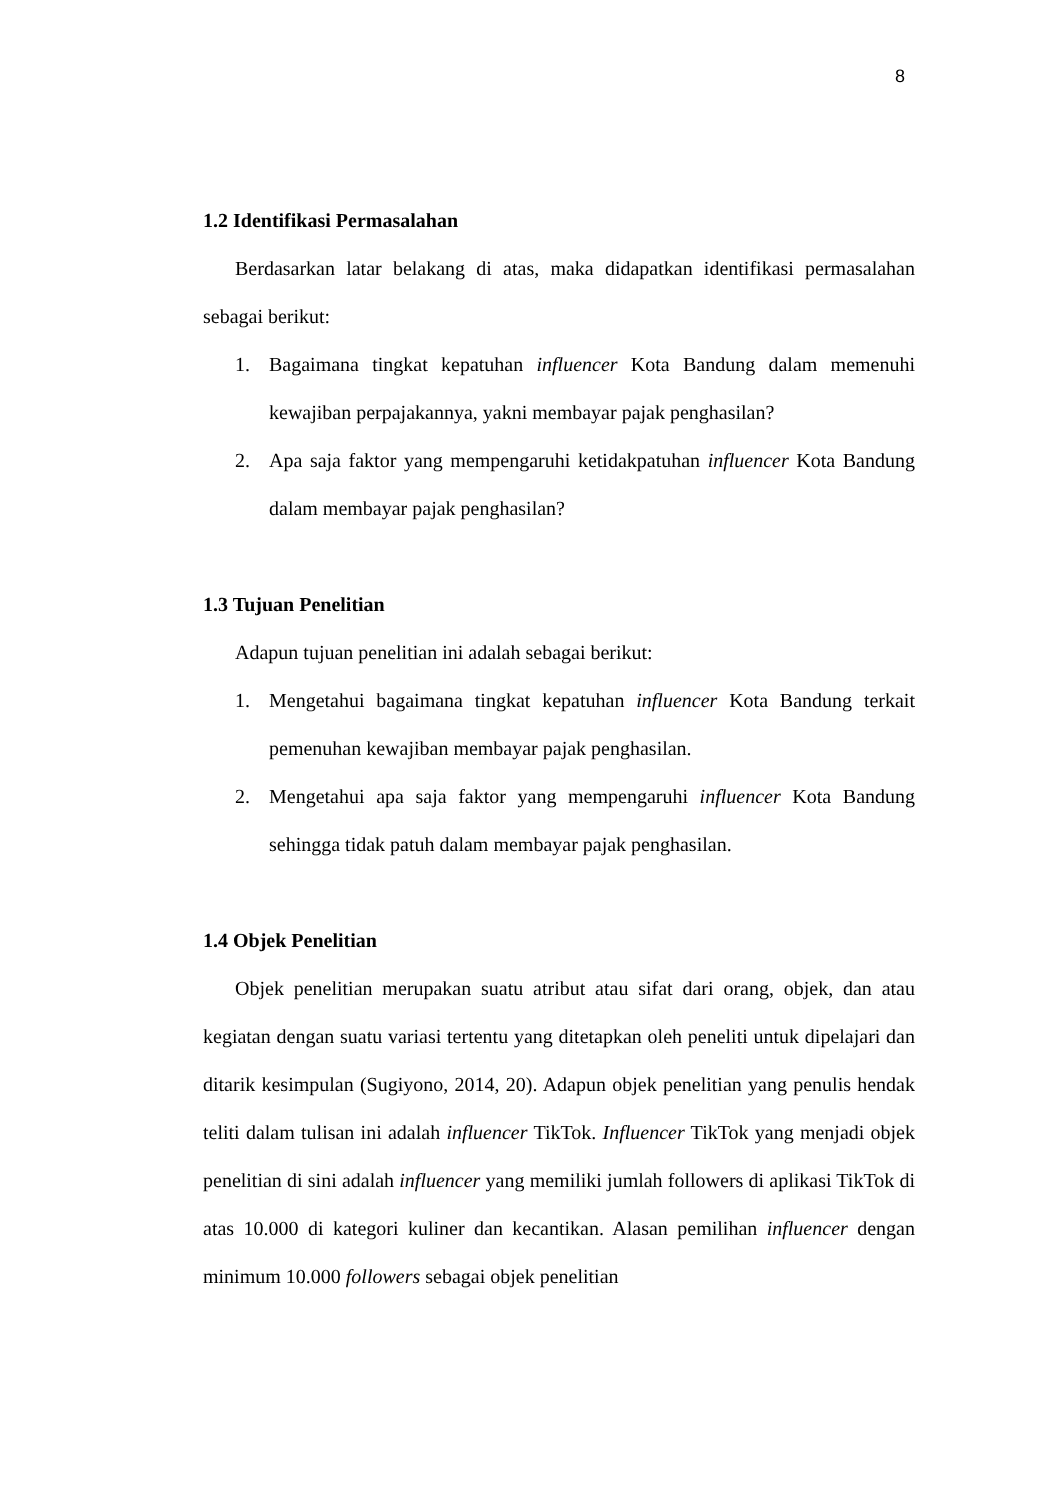8
1.2 Identifikasi Permasalahan
Berdasarkan latar belakang di atas, maka didapatkan identifikasi permasalahan sebagai berikut:
1. Bagaimana tingkat kepatuhan influencer Kota Bandung dalam memenuhi kewajiban perpajakannya, yakni membayar pajak penghasilan?
2. Apa saja faktor yang mempengaruhi ketidakpatuhan influencer Kota Bandung dalam membayar pajak penghasilan?
1.3 Tujuan Penelitian
Adapun tujuan penelitian ini adalah sebagai berikut:
1. Mengetahui bagaimana tingkat kepatuhan influencer Kota Bandung terkait pemenuhan kewajiban membayar pajak penghasilan.
2. Mengetahui apa saja faktor yang mempengaruhi influencer Kota Bandung sehingga tidak patuh dalam membayar pajak penghasilan.
1.4 Objek Penelitian
Objek penelitian merupakan suatu atribut atau sifat dari orang, objek, dan atau kegiatan dengan suatu variasi tertentu yang ditetapkan oleh peneliti untuk dipelajari dan ditarik kesimpulan (Sugiyono, 2014, 20). Adapun objek penelitian yang penulis hendak teliti dalam tulisan ini adalah influencer TikTok. Influencer TikTok yang menjadi objek penelitian di sini adalah influencer yang memiliki jumlah followers di aplikasi TikTok di atas 10.000 di kategori kuliner dan kecantikan. Alasan pemilihan influencer dengan minimum 10.000 followers sebagai objek penelitian